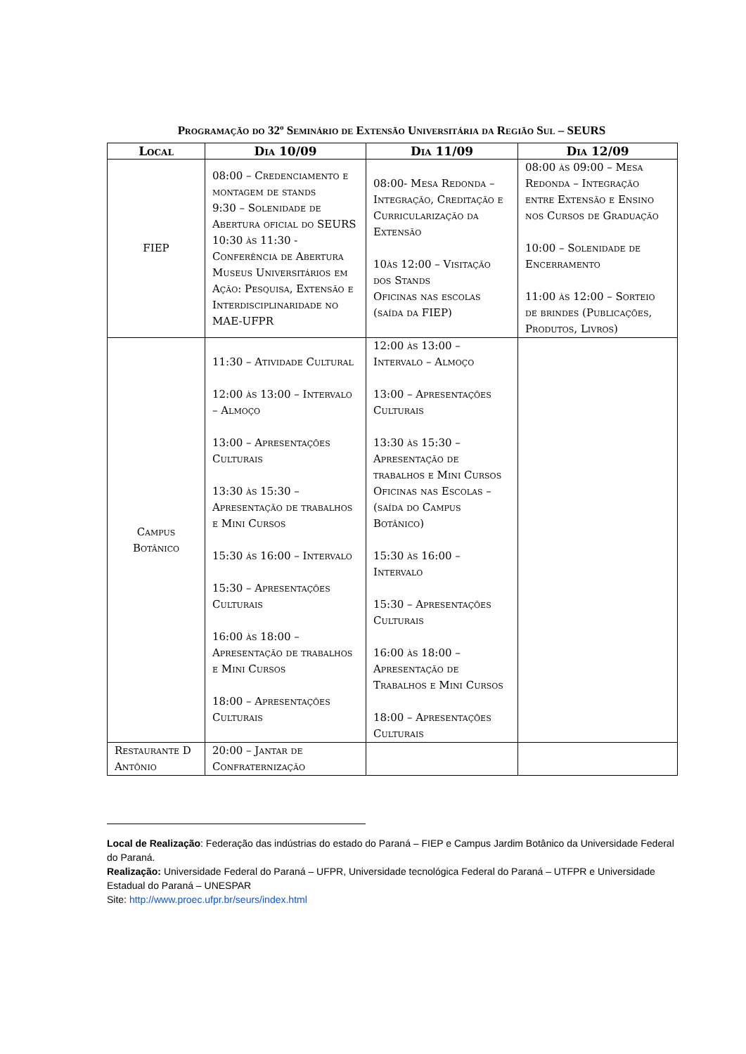Programação do 32º Seminário de Extensão Universitária da Região Sul – SEURS
| Local | Dia 10/09 | Dia 11/09 | Dia 12/09 |
| --- | --- | --- | --- |
| FIEP | 08:00 – Credenciamento e montagem de stands 9:30 – Solenidade de Abertura oficial do SEURS 10:30 às 11:30 - Conferência de Abertura Museus Universitários em Ação: Pesquisa, Extensão e Interdisciplinaridade no MAE-UFPR | 08:00- Mesa Redonda – Integração, Creditação e Curricularização da Extensão 10às 12:00 – Visitação dos Stands Oficinas nas escolas (saída da FIEP) | 08:00 às 09:00 – Mesa Redonda – Integração entre Extensão e Ensino nos Cursos de Graduação 10:00 – Solenidade de Encerramento 11:00 às 12:00 – Sorteio de brindes (Publicações, Produtos, Livros) |
| Campus Botânico | 11:30 – Atividade Cultural 12:00 às 13:00 – Intervalo – Almoço 13:00 – Apresentações Culturais 13:30 às 15:30 – Apresentação de trabalhos e Mini Cursos 15:30 ás 16:00 – Intervalo 15:30 – Apresentações Culturais 16:00 às 18:00 – Apresentação de trabalhos e Mini Cursos 18:00 – Apresentações Culturais | 12:00 às 13:00 – Intervalo – Almoço 13:00 – Apresentações Culturais 13:30 às 15:30 – Apresentação de trabalhos e Mini Cursos Oficinas nas Escolas – (saída do Campus Botânico) 15:30 às 16:00 – Intervalo 15:30 – Apresentações Culturais 16:00 às 18:00 – Apresentação de Trabalhos e Mini Cursos 18:00 – Apresentações Culturais | |
| Restaurante D Antônio | 20:00 – Jantar de Confraternização | | |
Local de Realização: Federação das indústrias do estado do Paraná – FIEP e Campus Jardim Botânico da Universidade Federal do Paraná.
Realização: Universidade Federal do Paraná – UFPR, Universidade tecnológica Federal do Paraná – UTFPR e Universidade Estadual do Paraná – UNESPAR
Site: http://www.proec.ufpr.br/seurs/index.html